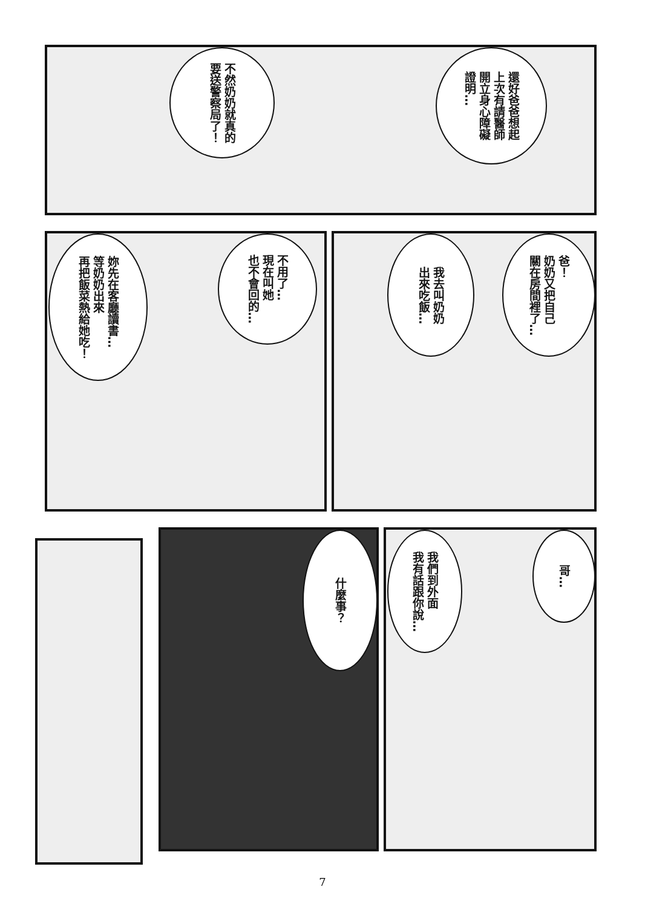還好爸爸想起
上次有請醫師
開立身心障礙
證明…
不然奶奶就真的
要送警察局了！
爸！
奶奶又把自己
關在房間裡了…
我去叫奶奶
出來吃飯…
不用了…
現在叫她
也不會回的…
妳先在客廳讀書…
等奶奶出來
再把飯菜熱給她吃！
哥…
我們到外面
我有話跟你說…
什麼事？
7